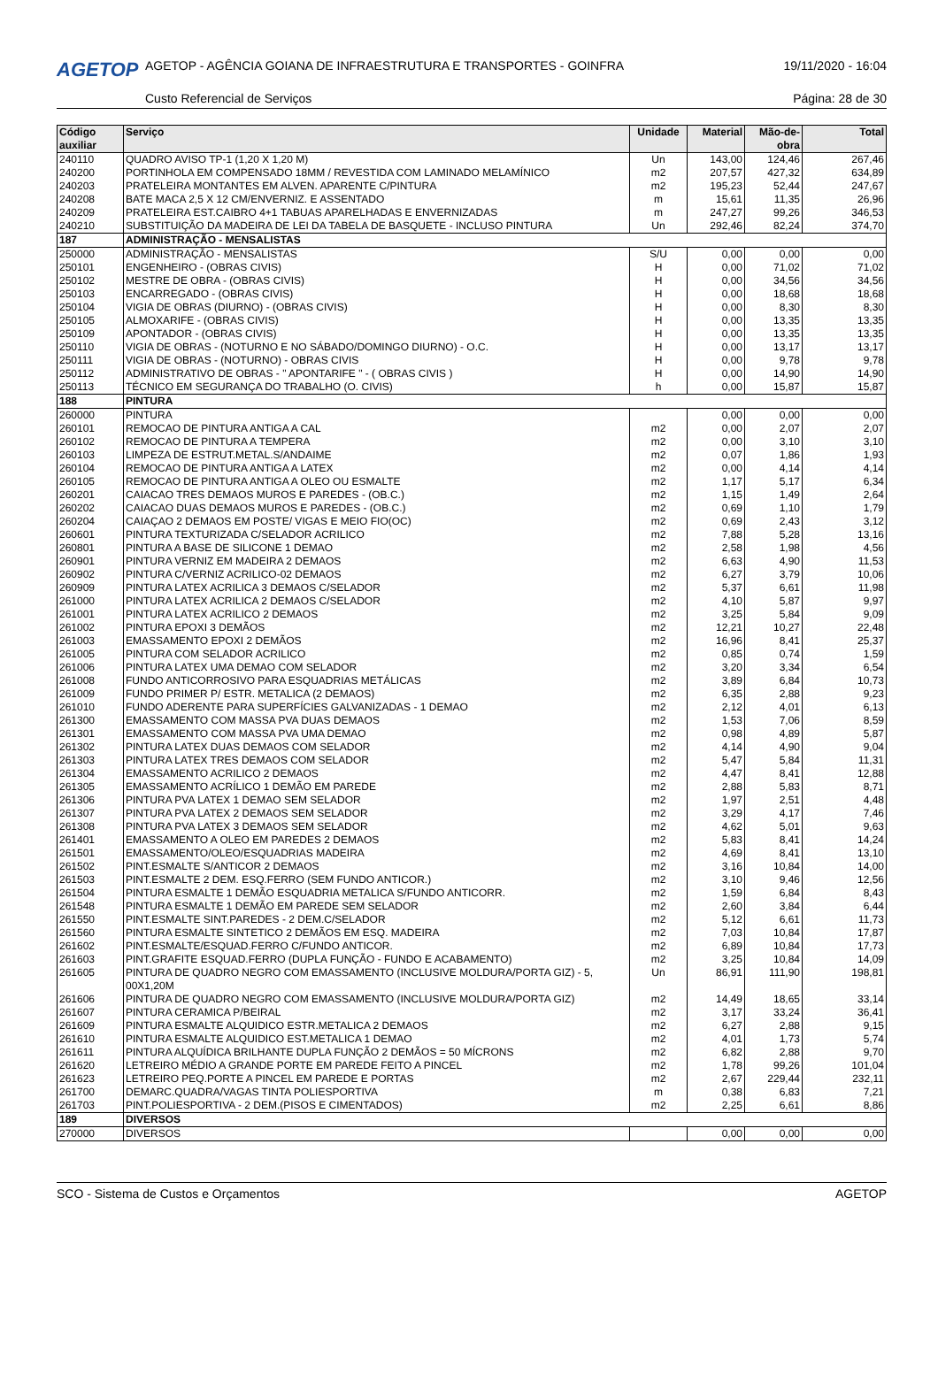AGETOP
AGETOP - AGÊNCIA GOIANA DE INFRAESTRUTURA E TRANSPORTES - GOINFRA
19/11/2020 - 16:04
Custo Referencial de Serviços Página: 28 de 30
| Código auxiliar | Serviço | Unidade | Material | Mão-de-obra | Total |
| --- | --- | --- | --- | --- | --- |
| 240110 | QUADRO AVISO TP-1 (1,20 X 1,20 M) | Un | 143,00 | 124,46 | 267,46 |
| 240200 | PORTINHOLA EM COMPENSADO 18MM / REVESTIDA COM LAMINADO MELAMÍNICO | m2 | 207,57 | 427,32 | 634,89 |
| 240203 | PRATELEIRA MONTANTES EM ALVEN. APARENTE C/PINTURA | m2 | 195,23 | 52,44 | 247,67 |
| 240208 | BATE MACA 2,5 X 12 CM/ENVERNIZ. E ASSENTADO | m | 15,61 | 11,35 | 26,96 |
| 240209 | PRATELEIRA EST.CAIBRO 4+1 TABUAS APARELHADAS E ENVERNIZADAS | m | 247,27 | 99,26 | 346,53 |
| 240210 | SUBSTITUIÇÃO DA MADEIRA DE LEI DA TABELA DE BASQUETE - INCLUSO PINTURA | Un | 292,46 | 82,24 | 374,70 |
| 187 | ADMINISTRAÇÃO - MENSALISTAS | | | | |
| 250000 | ADMINISTRAÇÃO - MENSALISTAS | S/U | 0,00 | 0,00 | 0,00 |
| 250101 | ENGENHEIRO - (OBRAS CIVIS) | H | 0,00 | 71,02 | 71,02 |
| 250102 | MESTRE DE OBRA - (OBRAS CIVIS) | H | 0,00 | 34,56 | 34,56 |
| 250103 | ENCARREGADO - (OBRAS CIVIS) | H | 0,00 | 18,68 | 18,68 |
| 250104 | VIGIA DE OBRAS (DIURNO) - (OBRAS CIVIS) | H | 0,00 | 8,30 | 8,30 |
| 250105 | ALMOXARIFE - (OBRAS CIVIS) | H | 0,00 | 13,35 | 13,35 |
| 250109 | APONTADOR - (OBRAS CIVIS) | H | 0,00 | 13,35 | 13,35 |
| 250110 | VIGIA DE OBRAS - (NOTURNO E NO SÁBADO/DOMINGO DIURNO) - O.C. | H | 0,00 | 13,17 | 13,17 |
| 250111 | VIGIA DE OBRAS - (NOTURNO) - OBRAS CIVIS | H | 0,00 | 9,78 | 9,78 |
| 250112 | ADMINISTRATIVO DE OBRAS - " APONTARIFE " - ( OBRAS CIVIS ) | H | 0,00 | 14,90 | 14,90 |
| 250113 | TÉCNICO EM SEGURANÇA DO TRABALHO (O. CIVIS) | h | 0,00 | 15,87 | 15,87 |
| 188 | PINTURA | | | | |
| 260000 | PINTURA | | 0,00 | 0,00 | 0,00 |
| 260101 | REMOCAO DE PINTURA ANTIGA A CAL | m2 | 0,00 | 2,07 | 2,07 |
| 260102 | REMOCAO DE PINTURA A TEMPERA | m2 | 0,00 | 3,10 | 3,10 |
| 260103 | LIMPEZA DE ESTRUT.METAL.S/ANDAIME | m2 | 0,07 | 1,86 | 1,93 |
| 260104 | REMOCAO DE PINTURA ANTIGA A LATEX | m2 | 0,00 | 4,14 | 4,14 |
| 260105 | REMOCAO DE PINTURA ANTIGA A OLEO OU ESMALTE | m2 | 1,17 | 5,17 | 6,34 |
| 260201 | CAIACAO TRES DEMAOS MUROS E PAREDES - (OB.C.) | m2 | 1,15 | 1,49 | 2,64 |
| 260202 | CAIACAO DUAS DEMAOS MUROS E PAREDES - (OB.C.) | m2 | 0,69 | 1,10 | 1,79 |
| 260204 | CAIAÇAO 2 DEMAOS EM POSTE/ VIGAS E MEIO FIO(OC) | m2 | 0,69 | 2,43 | 3,12 |
| 260601 | PINTURA TEXTURIZADA C/SELADOR ACRILICO | m2 | 7,88 | 5,28 | 13,16 |
| 260801 | PINTURA A BASE DE SILICONE 1 DEMAO | m2 | 2,58 | 1,98 | 4,56 |
| 260901 | PINTURA VERNIZ EM MADEIRA 2 DEMAOS | m2 | 6,63 | 4,90 | 11,53 |
| 260902 | PINTURA C/VERNIZ ACRILICO-02 DEMAOS | m2 | 6,27 | 3,79 | 10,06 |
| 260909 | PINTURA LATEX ACRILICA 3 DEMAOS C/SELADOR | m2 | 5,37 | 6,61 | 11,98 |
| 261000 | PINTURA LATEX ACRILICA 2 DEMAOS C/SELADOR | m2 | 4,10 | 5,87 | 9,97 |
| 261001 | PINTURA LATEX ACRILICO 2 DEMAOS | m2 | 3,25 | 5,84 | 9,09 |
| 261002 | PINTURA EPOXI 3 DEMÃOS | m2 | 12,21 | 10,27 | 22,48 |
| 261003 | EMASSAMENTO EPOXI 2 DEMÃOS | m2 | 16,96 | 8,41 | 25,37 |
| 261005 | PINTURA COM SELADOR ACRILICO | m2 | 0,85 | 0,74 | 1,59 |
| 261006 | PINTURA LATEX UMA DEMAO COM SELADOR | m2 | 3,20 | 3,34 | 6,54 |
| 261008 | FUNDO ANTICORROSIVO PARA ESQUADRIAS METÁLICAS | m2 | 3,89 | 6,84 | 10,73 |
| 261009 | FUNDO PRIMER P/ ESTR. METALICA (2 DEMAOS) | m2 | 6,35 | 2,88 | 9,23 |
| 261010 | FUNDO ADERENTE PARA SUPERFÍCIES GALVANIZADAS - 1 DEMAO | m2 | 2,12 | 4,01 | 6,13 |
| 261300 | EMASSAMENTO COM MASSA PVA DUAS DEMAOS | m2 | 1,53 | 7,06 | 8,59 |
| 261301 | EMASSAMENTO COM MASSA PVA UMA DEMAO | m2 | 0,98 | 4,89 | 5,87 |
| 261302 | PINTURA LATEX DUAS DEMAOS COM SELADOR | m2 | 4,14 | 4,90 | 9,04 |
| 261303 | PINTURA LATEX TRES DEMAOS COM SELADOR | m2 | 5,47 | 5,84 | 11,31 |
| 261304 | EMASSAMENTO ACRILICO 2 DEMAOS | m2 | 4,47 | 8,41 | 12,88 |
| 261305 | EMASSAMENTO ACRÍLICO 1 DEMÃO EM PAREDE | m2 | 2,88 | 5,83 | 8,71 |
| 261306 | PINTURA PVA LATEX 1 DEMAO SEM SELADOR | m2 | 1,97 | 2,51 | 4,48 |
| 261307 | PINTURA PVA LATEX 2 DEMAOS SEM SELADOR | m2 | 3,29 | 4,17 | 7,46 |
| 261308 | PINTURA PVA LATEX 3 DEMAOS SEM SELADOR | m2 | 4,62 | 5,01 | 9,63 |
| 261401 | EMASSAMENTO A OLEO EM PAREDES 2 DEMAOS | m2 | 5,83 | 8,41 | 14,24 |
| 261501 | EMASSAMENTO/OLEO/ESQUADRIAS MADEIRA | m2 | 4,69 | 8,41 | 13,10 |
| 261502 | PINT.ESMALTE S/ANTICOR 2 DEMAOS | m2 | 3,16 | 10,84 | 14,00 |
| 261503 | PINT.ESMALTE 2 DEM. ESQ.FERRO (SEM FUNDO ANTICOR.) | m2 | 3,10 | 9,46 | 12,56 |
| 261504 | PINTURA ESMALTE 1 DEMÃO ESQUADRIA METALICA S/FUNDO ANTICORR. | m2 | 1,59 | 6,84 | 8,43 |
| 261548 | PINTURA ESMALTE 1 DEMÃO EM PAREDE SEM SELADOR | m2 | 2,60 | 3,84 | 6,44 |
| 261550 | PINT.ESMALTE SINT.PAREDES - 2 DEM.C/SELADOR | m2 | 5,12 | 6,61 | 11,73 |
| 261560 | PINTURA ESMALTE SINTETICO 2 DEMÃOS EM ESQ. MADEIRA | m2 | 7,03 | 10,84 | 17,87 |
| 261602 | PINT.ESMALTE/ESQUAD.FERRO C/FUNDO ANTICOR. | m2 | 6,89 | 10,84 | 17,73 |
| 261603 | PINT.GRAFITE ESQUAD.FERRO (DUPLA FUNÇÃO - FUNDO E ACABAMENTO) | m2 | 3,25 | 10,84 | 14,09 |
| 261605 | PINTURA DE QUADRO NEGRO COM EMASSAMENTO (INCLUSIVE MOLDURA/PORTA GIZ) - 5, 00X1,20M | Un | 86,91 | 111,90 | 198,81 |
| 261606 | PINTURA DE QUADRO NEGRO COM EMASSAMENTO (INCLUSIVE MOLDURA/PORTA GIZ) | m2 | 14,49 | 18,65 | 33,14 |
| 261607 | PINTURA CERAMICA P/BEIRAL | m2 | 3,17 | 33,24 | 36,41 |
| 261609 | PINTURA ESMALTE ALQUIDICO ESTR.METALICA 2 DEMAOS | m2 | 6,27 | 2,88 | 9,15 |
| 261610 | PINTURA ESMALTE ALQUIDICO EST.METALICA 1 DEMAO | m2 | 4,01 | 1,73 | 5,74 |
| 261611 | PINTURA ALQUÍDICA BRILHANTE DUPLA FUNÇÃO 2 DEMÃOS = 50 MÍCRONS | m2 | 6,82 | 2,88 | 9,70 |
| 261620 | LETREIRO MÉDIO A GRANDE PORTE EM PAREDE FEITO A PINCEL | m2 | 1,78 | 99,26 | 101,04 |
| 261623 | LETREIRO PEQ.PORTE A PINCEL EM PAREDE E PORTAS | m2 | 2,67 | 229,44 | 232,11 |
| 261700 | DEMARC.QUADRA/VAGAS TINTA POLIESPORTIVA | m | 0,38 | 6,83 | 7,21 |
| 261703 | PINT.POLIESPORTIVA - 2 DEM.(PISOS E CIMENTADOS) | m2 | 2,25 | 6,61 | 8,86 |
| 189 | DIVERSOS | | | | |
| 270000 | DIVERSOS | | 0,00 | 0,00 | 0,00 |
SCO - Sistema de Custos e Orçamentos AGETOP